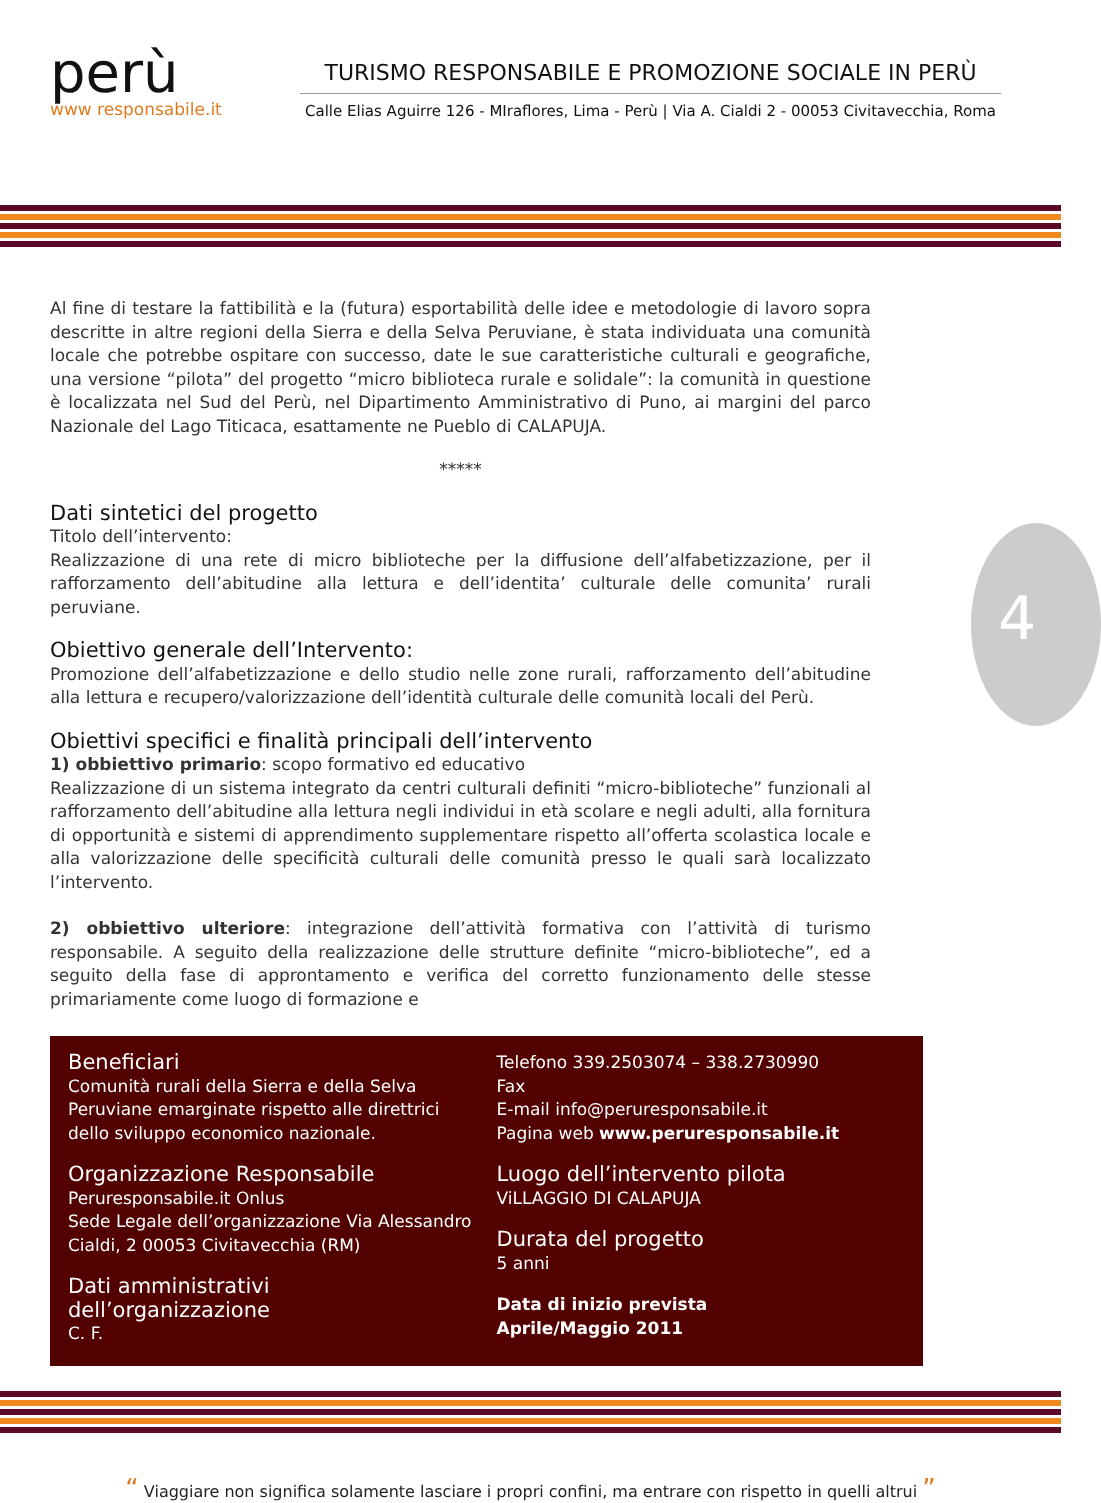perù
www responsabile.it
TURISMO RESPONSABILE E PROMOZIONE SOCIALE IN PERÙ
Calle Elias Aguirre 126 - MIraflores, Lima - Perù | Via A. Cialdi 2 - 00053 Civitavecchia, Roma
Al fine di testare la fattibilità e la (futura) esportabilità delle idee e metodologie di lavoro sopra descritte in altre regioni della Sierra e della Selva Peruviane, è stata individuata una comunità locale che potrebbe ospitare con successo, date le sue caratteristiche culturali e geografiche, una versione “pilota” del progetto “micro biblioteca rurale e solidale”: la comunità in questione è localizzata nel Sud del Perù, nel Dipartimento Amministrativo di Puno, ai margini del parco Nazionale del Lago Titicaca, esattamente ne Pueblo di CALAPUJA.
*****
Dati sintetici del progetto
Titolo dell’intervento:
Realizzazione di una rete di micro biblioteche per la diffusione dell’alfabetizzazione, per il rafforzamento dell’abitudine alla lettura e dell’identita’ culturale delle comunita’ rurali peruviane.
Obiettivo generale dell’Intervento:
Promozione dell’alfabetizzazione e dello studio nelle zone rurali, rafforzamento dell’abitudine alla lettura e recupero/valorizzazione dell’identità culturale delle comunità locali del Perù.
Obiettivi specifici e finalità principali dell’intervento
1) obbiettivo primario: scopo formativo ed educativo
Realizzazione di un sistema integrato da centri culturali definiti “micro-biblioteche” funzionali al rafforzamento dell’abitudine alla lettura negli individui in età scolare e negli adulti, alla fornitura di opportunità e sistemi di apprendimento supplementare rispetto all’offerta scolastica locale e alla valorizzazione delle specificità culturali delle comunità presso le quali sarà localizzato l’intervento.
2) obbiettivo ulteriore: integrazione dell’attività formativa con l’attività di turismo responsabile. A seguito della realizzazione delle strutture definite “micro-biblioteche”, ed a seguito della fase di approntamento e verifica del corretto funzionamento delle stesse primariamente come luogo di formazione e
4
Beneficiari
Comunità rurali della Sierra e della Selva Peruviane emarginate rispetto alle direttrici dello sviluppo economico nazionale.
Organizzazione Responsabile
Peruresponsabile.it Onlus
Sede Legale dell’organizzazione Via Alessandro Cialdi, 2 00053 Civitavecchia (RM)
Dati amministrativi dell’organizzazione
C. F.
Telefono 339.2503074 – 338.2730990
Fax
E-mail info@peruresponsabile.it
Pagina web www.peruresponsabile.it
Luogo dell’intervento pilota
ViLLAGGIO DI CALAPUJA
Durata del progetto
5 anni
Data di inizio prevista
Aprile/Maggio 2011
“ Viaggiare non significa solamente lasciare i propri confini, ma entrare con rispetto in quelli altrui ”